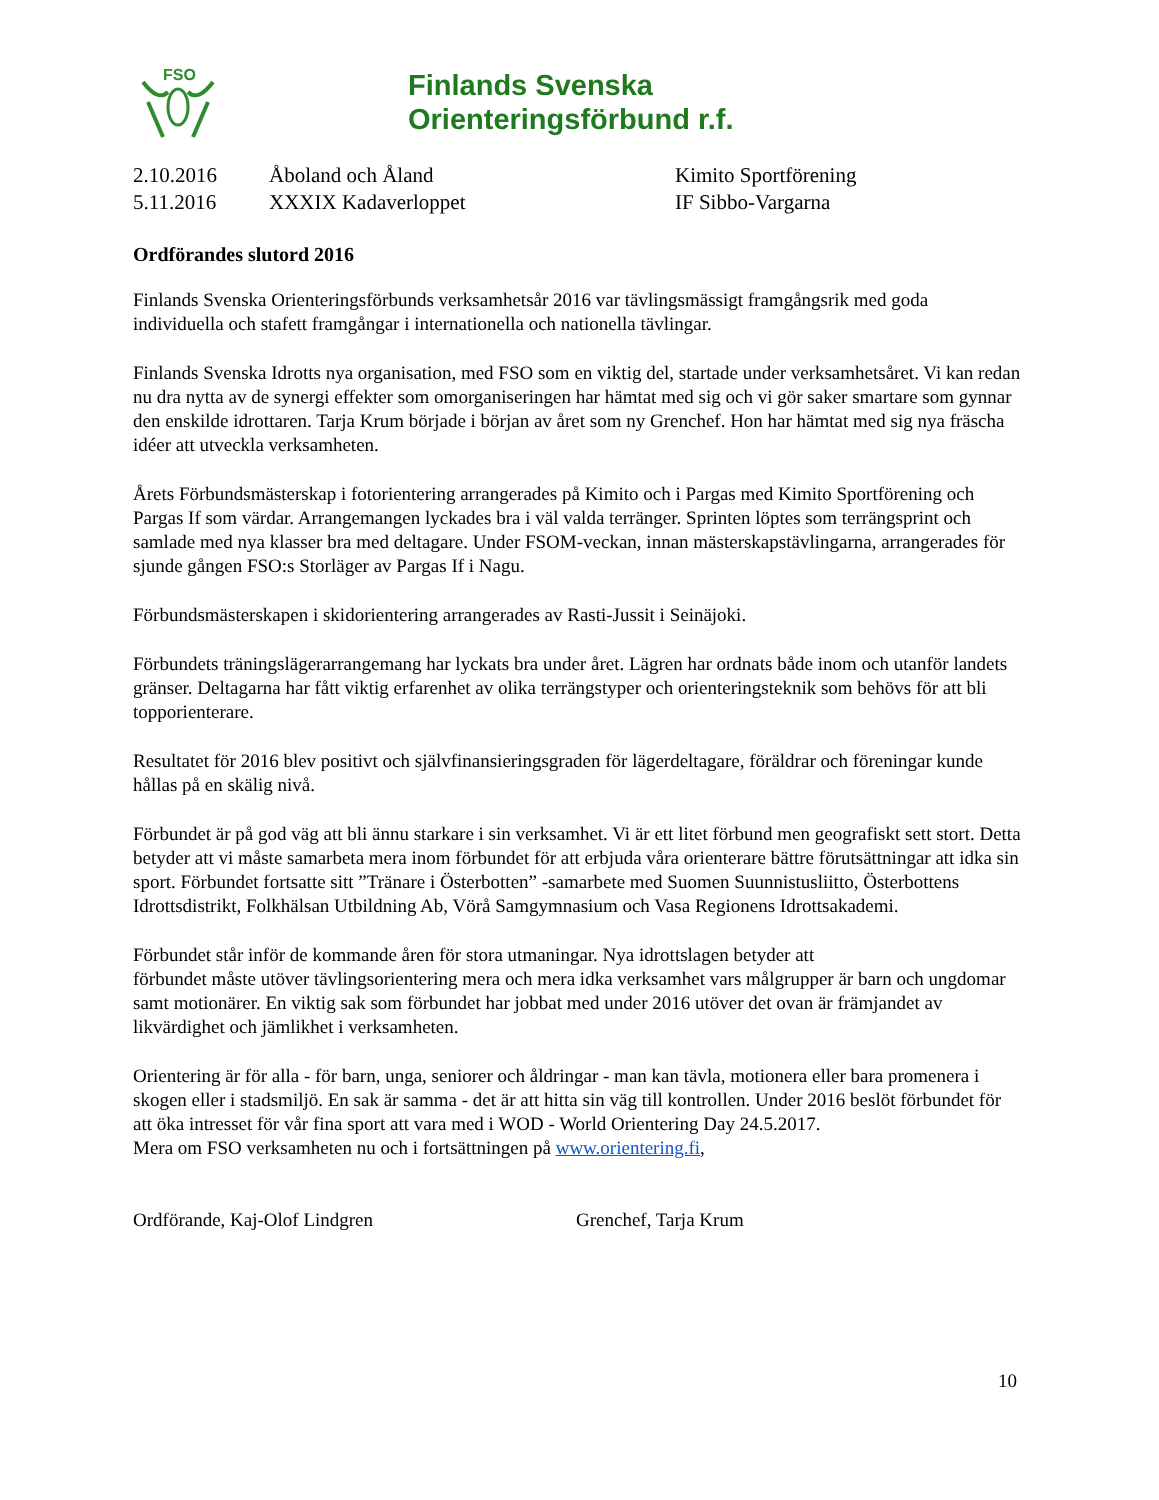FSO
Finlands Svenska
Orienteringsförbund r.f.
| 2.10.2016 | Åboland och Åland | Kimito Sportförening |
| 5.11.2016 | XXXIX Kadaverloppet | IF Sibbo-Vargarna |
Ordförandes slutord 2016
Finlands Svenska Orienteringsförbunds verksamhetsår 2016 var tävlingsmässigt framgångsrik med goda individuella och stafett framgångar i internationella och nationella tävlingar.
Finlands Svenska Idrotts nya organisation, med FSO som en viktig del, startade under verksamhetsåret. Vi kan redan nu dra nytta av de synergi effekter som omorganiseringen har hämtat med sig och vi gör saker smartare som gynnar den enskilde idrottaren. Tarja Krum började i början av året som ny Grenchef. Hon har hämtat med sig nya fräscha idéer att utveckla verksamheten.
Årets Förbundsmästerskap i fotorientering arrangerades på Kimito och i Pargas med Kimito Sportförening och Pargas If som värdar. Arrangemangen lyckades bra i väl valda terränger. Sprinten löptes som terrängsprint och samlade med nya klasser bra med deltagare. Under FSOM-veckan, innan mästerskapstävlingarna, arrangerades för sjunde gången FSO:s Storläger av Pargas If i Nagu.
Förbundsmästerskapen i skidorientering arrangerades av Rasti-Jussit i Seinäjoki.
Förbundets träningslägerarrangemang har lyckats bra under året. Lägren har ordnats både inom och utanför landets gränser. Deltagarna har fått viktig erfarenhet av olika terrängstyper och orienteringsteknik som behövs för att bli topporienterare.
Resultatet för 2016 blev positivt och självfinansieringsgraden för lägerdeltagare, föräldrar och föreningar kunde hållas på en skälig nivå.
Förbundet är på god väg att bli ännu starkare i sin verksamhet. Vi är ett litet förbund men geografiskt sett stort. Detta betyder att vi måste samarbeta mera inom förbundet för att erbjuda våra orienterare bättre förutsättningar att idka sin sport. Förbundet fortsatte sitt ”Tränare i Österbotten” -samarbete med Suomen Suunnistusliitto, Österbottens Idrottsdistrikt, Folkhälsan Utbildning Ab, Vörå Samgymnasium och Vasa Regionens Idrottsakademi.
Förbundet står inför de kommande åren för stora utmaningar. Nya idrottslagen betyder att
förbundet måste utöver tävlingsorientering mera och mera idka verksamhet vars målgrupper är barn och ungdomar samt motionärer. En viktig sak som förbundet har jobbat med under 2016 utöver det ovan är främjandet av likvärdighet och jämlikhet i verksamheten.
Orientering är för alla - för barn, unga, seniorer och åldringar - man kan tävla, motionera eller bara promenera i skogen eller i stadsmiljö. En sak är samma - det är att hitta sin väg till kontrollen. Under 2016 beslöt förbundet för att öka intresset för vår fina sport att vara med i WOD - World Orientering Day 24.5.2017.
Mera om FSO verksamheten nu och i fortsättningen på www.orientering.fi,
Ordförande, Kaj-Olof Lindgren Grenchef, Tarja Krum
10